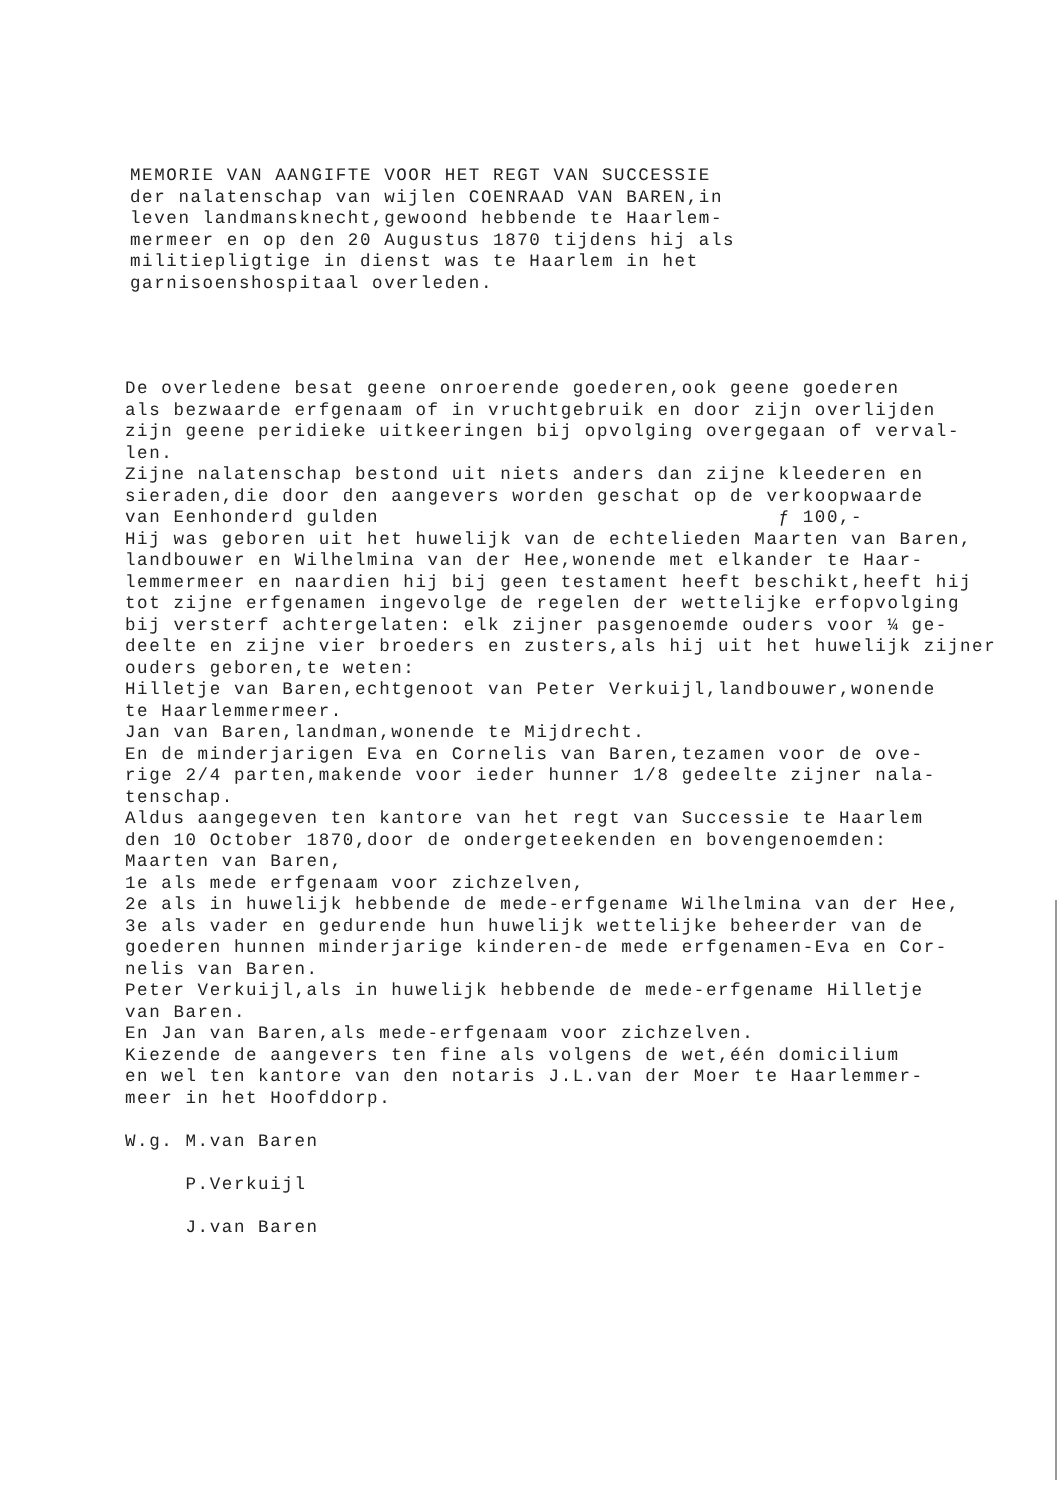MEMORIE VAN AANGIFTE VOOR HET REGT VAN SUCCESSIE der nalatenschap van wijlen COENRAAD VAN BAREN,in leven landmansknecht,gewoond hebbende te Haarlem- mermeer en op den 20 Augustus 1870 tijdens hij als militiepligtige in dienst was te Haarlem in het garnisoenshospitaal overleden.
De overledene besat geene onroerende goederen,ook geene goederen als bezwaarde erfgenaam of in vruchtgebruik en door zijn overlijden zijn geene peridieke uitkeeringen bij opvolging overgegaan of verval- len. Zijne nalatenschap bestond uit niets anders dan zijne kleederen en sieraden,die door den aangevers worden geschat op de verkoopwaarde van Eenhonderd gulden ƒ 100,- Hij was geboren uit het huwelijk van de echtelieden Maarten van Baren, landbouwer en Wilhelmina van der Hee,wonende met elkander te Haar- lemmermeer en naardien hij bij geen testament heeft beschikt,heeft hij tot zijne erfgenamen ingevolge de regelen der wettelijke erfopvolging bij versterf achtergelaten: elk zijner pasgenoemde ouders voor ¼ ge- deelte en zijne vier broeders en zusters,als hij uit het huwelijk zijner ouders geboren,te weten: Hilletje van Baren,echtgenoot van Peter Verkuijl,landbouwer,wonende te Haarlemmermeer. Jan van Baren,landman,wonende te Mijdrecht. En de minderjarigen Eva en Cornelis van Baren,tezamen voor de ove- rige 2/4 parten,makende voor ieder hunner 1/8 gedeelte zijner nala- tenschap. Aldus aangegeven ten kantore van het regt van Successie te Haarlem den 10 October 1870,door de ondergeteekenden en bovengenoemden: Maarten van Baren, 1e als mede erfgenaam voor zichzelven, 2e als in huwelijk hebbende de mede-erfgename Wilhelmina van der Hee, 3e als vader en gedurende hun huwelijk wettelijke beheerder van de goederen hunnen minderjarige kinderen-de mede erfgenamen-Eva en Cor- nelis van Baren. Peter Verkuijl,als in huwelijk hebbende de mede-erfgename Hilletje van Baren. En Jan van Baren,als mede-erfgenaam voor zichzelven. Kiezende de aangevers ten fine als volgens de wet,één domicilium en wel ten kantore van den notaris J.L.van der Moer te Haarlemmer- meer in het Hoofddorp. W.g. M.van Baren P.Verkuijl J.van Baren